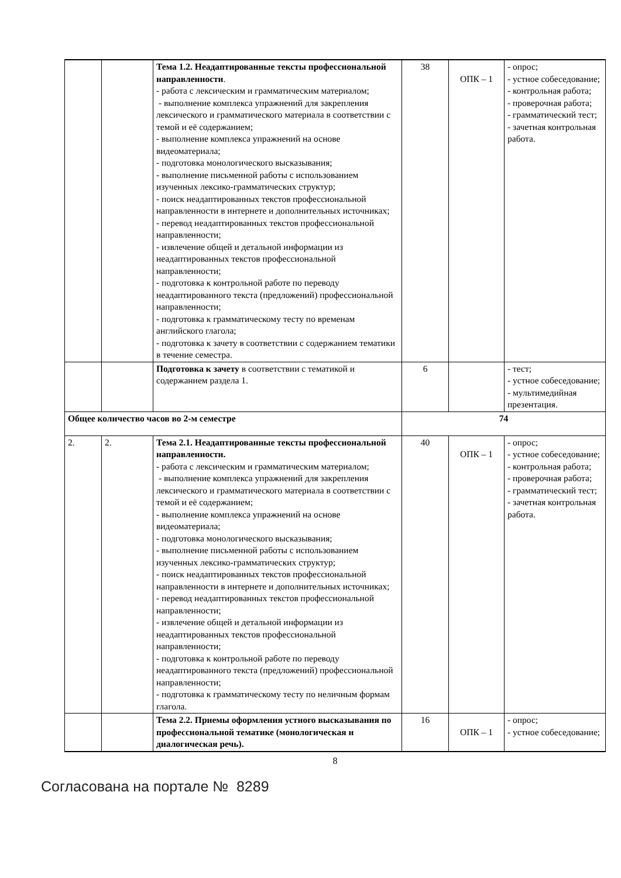| | | Тема 1.2. Неадаптированные тексты профессиональной направленности . - работа с лексическим и грамматическим материалом; - выполнение комплекса упражнений для закрепления лексического и грамматического материала в соответствии с темой и её содержанием; - выполнение комплекса упражнений на основе видеоматериала; - подготовка монологического высказывания; - выполнение письменной работы с использованием изученных лексико-грамматических структур; - поиск неадаптированных текстов профессиональной направленности в интернете и дополнительных источниках; - перевод неадаптированных текстов профессиональной направленности; - извлечение общей и детальной информации из неадаптированных текстов профессиональной направленности; - подготовка к контрольной работе по переводу неадаптированного текста (предложений) профессиональной направленности; - подготовка к грамматическому тесту по временам английского глагола; - подготовка к зачету в соответствии с содержанием тематики в течение семестра. | 38 | ОПК – 1 | - опрос; - устное собеседование; - контрольная работа; - проверочная работа; - грамматический тест; - зачетная контрольная работа. |
| | | Подготовка к зачету в соответствии с тематикой и содержанием раздела 1. | 6 | | - тест; - устное собеседование; - мультимедийная презентация. |
| Общее количество часов во 2-м семестре | | | 74 | | |
| 2. | 2. | Тема 2.1. Неадаптированные тексты профессиональной направленности. - работа с лексическим и грамматическим материалом; - выполнение комплекса упражнений для закрепления лексического и грамматического материала в соответствии с темой и её содержанием; - выполнение комплекса упражнений на основе видеоматериала; - подготовка монологического высказывания; - выполнение письменной работы с использованием изученных лексико-грамматических структур; - поиск неадаптированных текстов профессиональной направленности в интернете и дополнительных источниках; - перевод неадаптированных текстов профессиональной направленности; - извлечение общей и детальной информации из неадаптированных текстов профессиональной направленности; - подготовка к контрольной работе по переводу неадаптированного текста (предложений) профессиональной направленности; - подготовка к грамматическому тесту по неличным формам глагола. | 40 | ОПК – 1 | - опрос; - устное собеседование; - контрольная работа; - проверочная работа; - грамматический тест; - зачетная контрольная работа. |
| | | Тема 2.2. Приемы оформления устного высказывания по профессиональной тематике (монологическая и диалогическая речь). | 16 | ОПК – 1 | - опрос; - устное собеседование; |
8
Согласована на портале № 8289